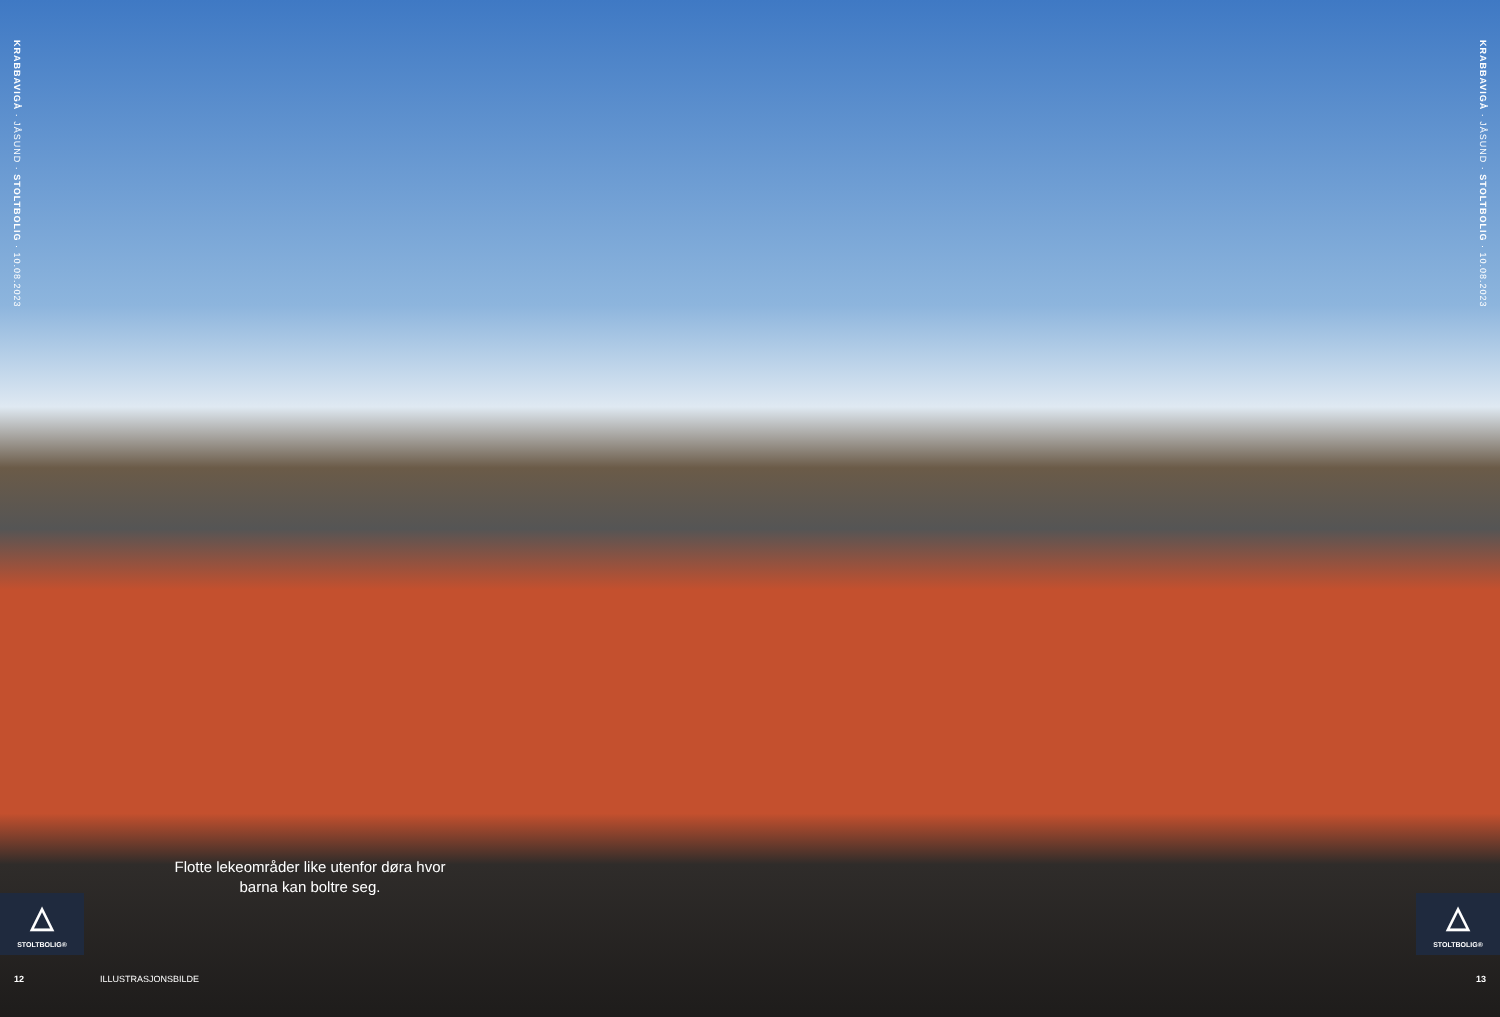KRABBAVIGÅ · JÅSUND · STOLTBOLIG · 10.08.2023
KRABBAVIGÅ · JÅSUND · STOLTBOLIG · 10.08.2023
Flotte lekeområder like utenfor døra hvor barna kan boltre seg.
△
STOLTBOLIG®
△
STOLTBOLIG®
12 ILLUSTRASJONSBILDE 13